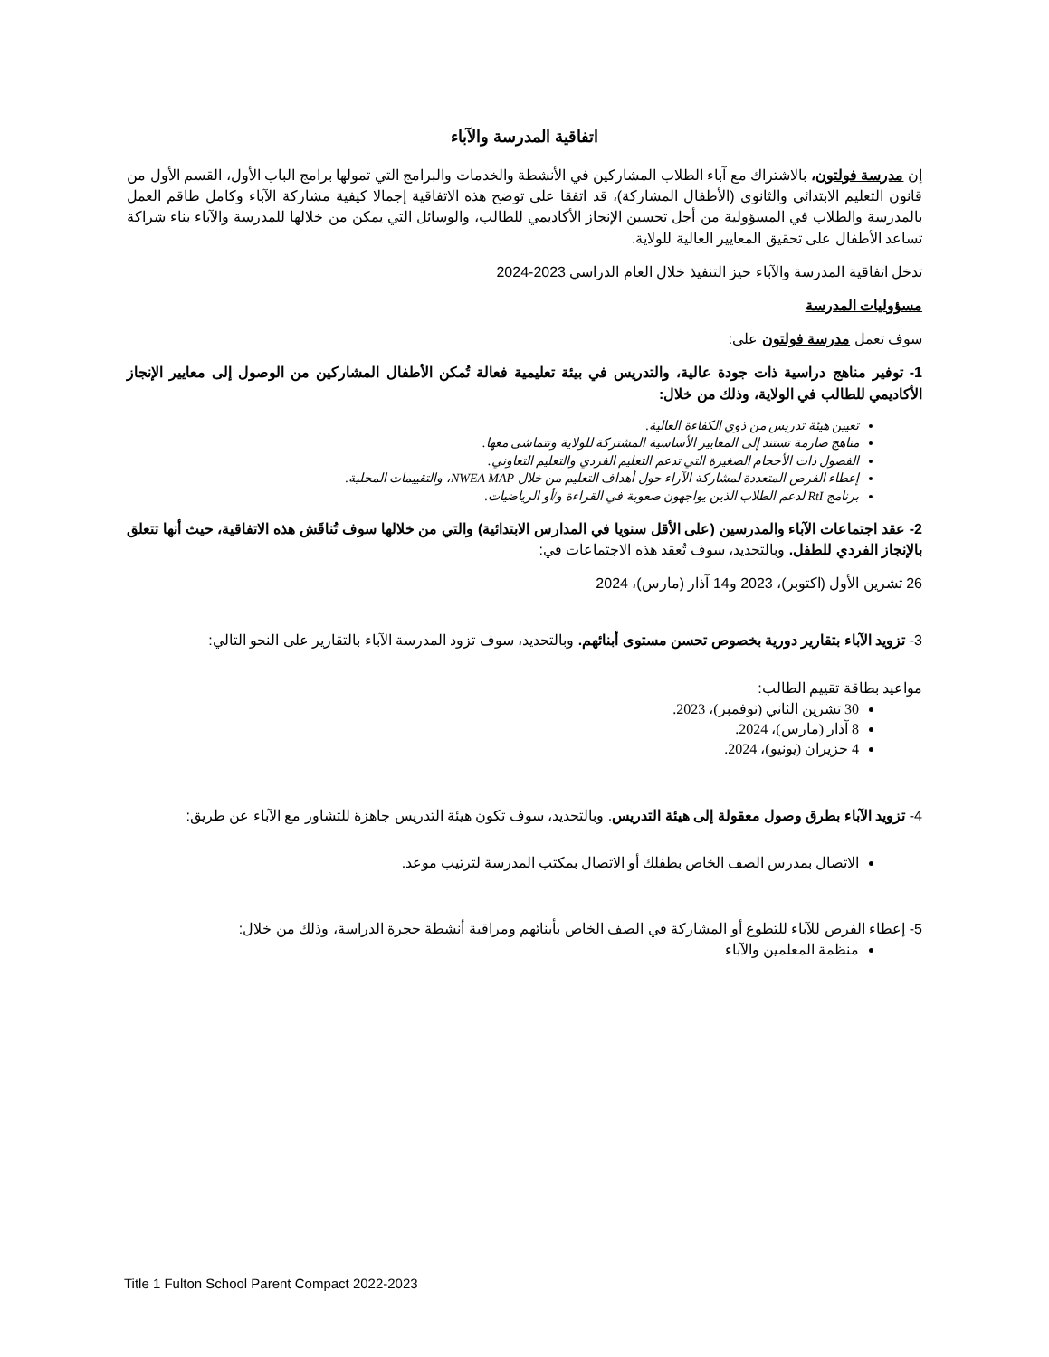اتفاقية المدرسة والآباء
إن مدرسة فولتون، بالاشتراك مع آباء الطلاب المشاركين في الأنشطة والخدمات والبرامج التي تمولها برامج الباب الأول، القسم الأول من قانون التعليم الابتدائي والثانوي (الأطفال المشاركة)، قد اتفقا على توضح هذه الاتفاقية إجمالا كيفية مشاركة الآباء وكامل طاقم العمل بالمدرسة والطلاب في المسؤولية من أجل تحسين الإنجاز الأكاديمي للطالب، والوسائل التي يمكن من خلالها للمدرسة والآباء بناء شراكة تساعد الأطفال على تحقيق المعايير العالية للولاية.
تدخل اتفاقية المدرسة والآباء حيز التنفيذ خلال العام الدراسي 2023-2024
مسؤوليات المدرسة
سوف تعمل مدرسة فولتون على:
1- توفير مناهج دراسية ذات جودة عالية، والتدريس في بيئة تعليمية فعالة تُمكن الأطفال المشاركين من الوصول إلى معايير الإنجاز الأكاديمي للطالب في الولاية، وذلك من خلال:
تعيين هيئة تدريس من ذوي الكفاءة العالية.
مناهج صارمة تستند إلى المعايير الأساسية المشتركة للولاية وتتماشى معها.
الفصول ذات الأحجام الصغيرة التي تدعم التعليم الفردي والتعليم التعاوني.
إعطاء الفرص المتعددة لمشاركة الآراء حول أهداف التعليم من خلال NWEA MAP، والتقييمات المحلية.
برنامج RtI لدعم الطلاب الذين يواجهون صعوبة في القراءة و/أو الرياضيات.
2- عقد اجتماعات الآباء والمدرسين (على الأقل سنويا في المدارس الابتدائية) والتي من خلالها سوف تُناقَش هذه الاتفاقية، حيث أنها تتعلق بالإنجاز الفردي للطفل. وبالتحديد، سوف تُعقد هذه الاجتماعات في:
26 تشرين الأول (اكتوبر)، 2023 و14 آذار (مارس)، 2024
3- تزويد الآباء بتقارير دورية بخصوص تحسن مستوى أبنائهم. وبالتحديد، سوف تزود المدرسة الآباء بالتقارير على النحو التالي:
مواعيد بطاقة تقييم الطالب:
30 تشرين الثاني (نوفمبر)، 2023.
8 آذار (مارس)، 2024.
4 حزيران (يونيو)، 2024.
4- تزويد الآباء بطرق وصول معقولة إلى هيئة التدريس. وبالتحديد، سوف تكون هيئة التدريس جاهزة للتشاور مع الآباء عن طريق:
الاتصال بمدرس الصف الخاص بطفلك أو الاتصال بمكتب المدرسة لترتيب موعد.
5- إعطاء الفرص للآباء للتطوع أو المشاركة في الصف الخاص بأبنائهم ومراقبة أنشطة حجرة الدراسة، وذلك من خلال:
منظمة المعلمين والآباء
Title 1 Fulton School Parent Compact 2022-2023